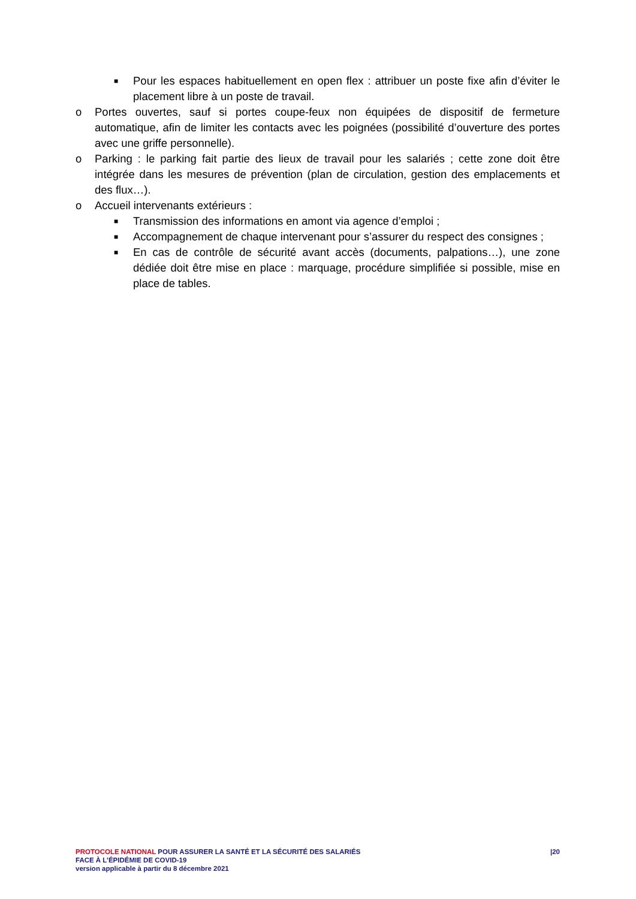■ Pour les espaces habituellement en open flex : attribuer un poste fixe afin d’éviter le placement libre à un poste de travail.
o Portes ouvertes, sauf si portes coupe-feux non équipées de dispositif de fermeture automatique, afin de limiter les contacts avec les poignées (possibilité d’ouverture des portes avec une griffe personnelle).
o Parking : le parking fait partie des lieux de travail pour les salariés ; cette zone doit être intégrée dans les mesures de prévention (plan de circulation, gestion des emplacements et des flux…).
o Accueil intervenants extérieurs :
■ Transmission des informations en amont via agence d’emploi ;
■ Accompagnement de chaque intervenant pour s’assurer du respect des consignes ;
■ En cas de contrôle de sécurité avant accès (documents, palpations…), une zone dédiée doit être mise en place : marquage, procédure simplifiée si possible, mise en place de tables.
PROTOCOLE NATIONAL POUR ASSURER LA SANTÉ ET LA SÉCURITÉ DES SALARIÉS |20
FACE À L’ÉPIDÉMIE DE COVID-19
version applicable à partir du 8 décembre 2021